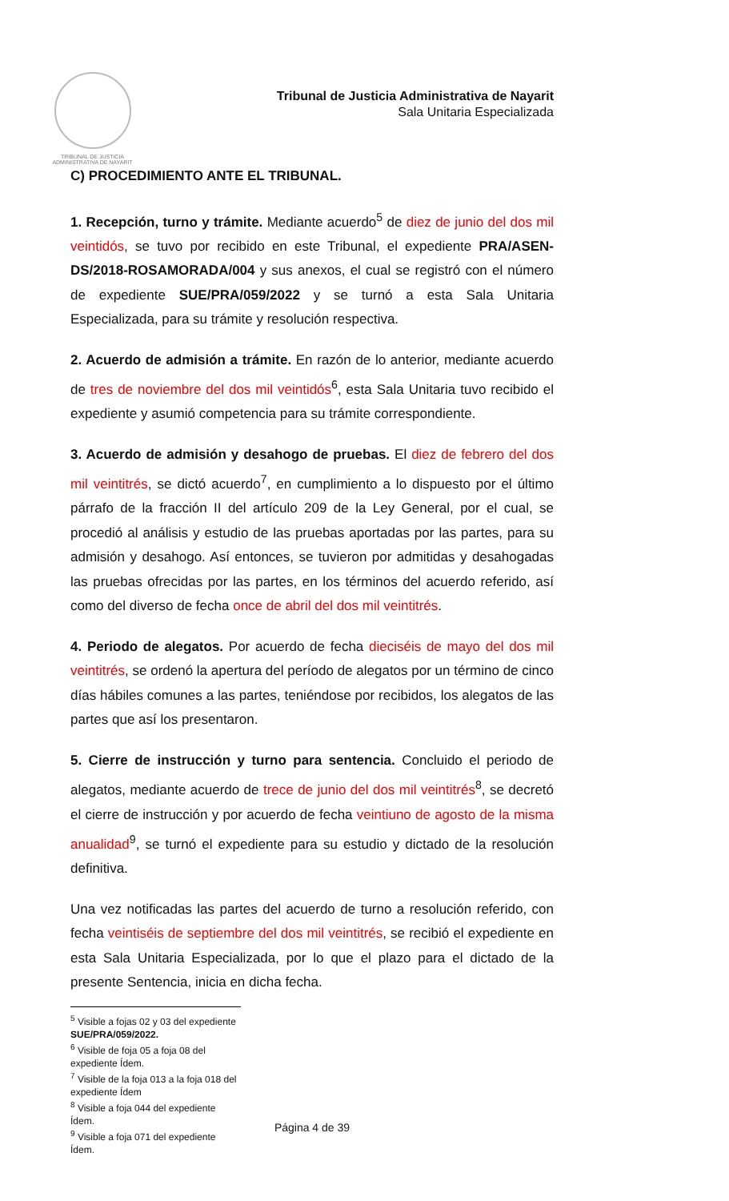TRIBUNAL DE JUSTICIA
ADMINISTRATIVA DE NAYARIT
Tribunal de Justicia Administrativa de Nayarit
Sala Unitaria Especializada
C) PROCEDIMIENTO ANTE EL TRIBUNAL.
1. Recepción, turno y trámite. Mediante acuerdo<sup>5</sup> de diez de junio del dos mil veintidós, se tuvo por recibido en este Tribunal, el expediente PRA/ASEN-DS/2018-ROSAMORADA/004 y sus anexos, el cual se registró con el número de expediente SUE/PRA/059/2022 y se turnó a esta Sala Unitaria Especializada, para su trámite y resolución respectiva.
2. Acuerdo de admisión a trámite. En razón de lo anterior, mediante acuerdo de tres de noviembre del dos mil veintidós<sup>6</sup>, esta Sala Unitaria tuvo recibido el expediente y asumió competencia para su trámite correspondiente.
3. Acuerdo de admisión y desahogo de pruebas. El diez de febrero del dos mil veintitrés, se dictó acuerdo<sup>7</sup>, en cumplimiento a lo dispuesto por el último párrafo de la fracción II del artículo 209 de la Ley General, por el cual, se procedió al análisis y estudio de las pruebas aportadas por las partes, para su admisión y desahogo. Así entonces, se tuvieron por admitidas y desahogadas las pruebas ofrecidas por las partes, en los términos del acuerdo referido, así como del diverso de fecha once de abril del dos mil veintitrés.
4. Periodo de alegatos. Por acuerdo de fecha dieciséis de mayo del dos mil veintitrés, se ordenó la apertura del período de alegatos por un término de cinco días hábiles comunes a las partes, teniéndose por recibidos, los alegatos de las partes que así los presentaron.
5. Cierre de instrucción y turno para sentencia. Concluido el periodo de alegatos, mediante acuerdo de trece de junio del dos mil veintitrés<sup>8</sup>, se decretó el cierre de instrucción y por acuerdo de fecha veintiuno de agosto de la misma anualidad<sup>9</sup>, se turnó el expediente para su estudio y dictado de la resolución definitiva.
Una vez notificadas las partes del acuerdo de turno a resolución referido, con fecha veintiséis de septiembre del dos mil veintitrés, se recibió el expediente en esta Sala Unitaria Especializada, por lo que el plazo para el dictado de la presente Sentencia, inicia en dicha fecha.
<sup>5</sup> Visible a fojas 02 y 03 del expediente SUE/PRA/059/2022.
<sup>6</sup> Visible de foja 05 a foja 08 del expediente Ídem.
<sup>7</sup> Visible de la foja 013 a la foja 018 del expediente Ídem
<sup>8</sup> Visible a foja 044 del expediente Ídem.
<sup>9</sup> Visible a foja 071 del expediente Ídem.
Página 4 de 39